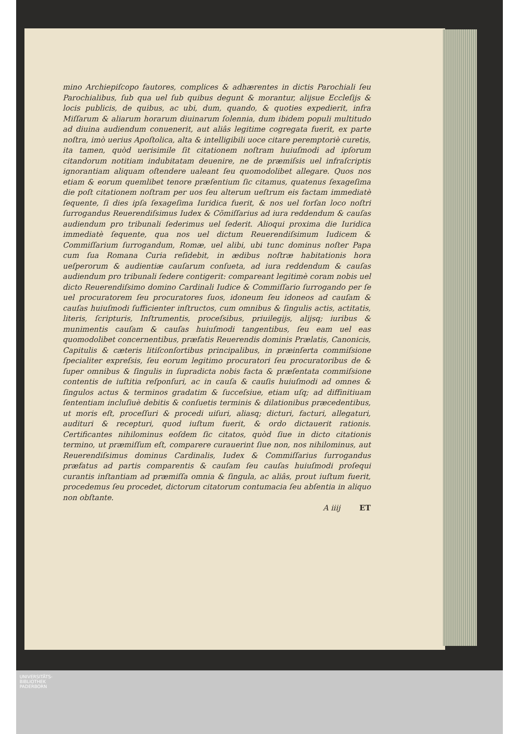mino Archiepiſcopo fautores, complices & adhærentes in dictis Parochiali ſeu Parochialibus, ſub qua uel ſub quibus degunt & morantur, alijsue Eccleſijs & locis publicis, de quibus, ac ubi, dum, quando, & quoties expedierit, infra Miſſarum & aliarum horarum diuinarum ſolennia, dum ibidem populi multitudo ad diuina audiendum conuenerit, aut aliâs legitime cogregata fuerit, ex parte noſtra, imò uerius Apoſtolica, alta & intelligibili uoce citare peremptoriè curetis, ita tamen, quòd uerisimile ſit citationem noſtram huiuſmodi ad ipſorum citandorum notitiam indubitatam deuenire, ne de præmiſsis uel infraſcriptis ignorantiam aliquam oſtendere ualeant ſeu quomodolibet allegare. Quos nos etiam & eorum quemlibet tenore præſentium ſic citamus, quatenus ſexageſima die poſt citationem noſtram per uos ſeu alterum ueſtrum eis factam immediatè ſequente, ſi dies ipſa ſexageſima Iuridica fuerit, & nos uel forſan loco noſtri ſurrogandus Reuerendiſsimus Iudex & Cõmiſſarius ad iura reddendum & cauſas audiendum pro tribunali ſederimus uel ſederit. Alioqui proxima die Iuridica immediatè ſequente, qua nos uel dictum Reuerendiſsimum Iudicem & Commiſſarium ſurrogandum, Romæ, uel alibi, ubi tunc dominus noſter Papa cum ſua Romana Curia reſidebit, in ædibus noſtræ habitationis hora ueſperorum & audientiæ cauſarum conſueta, ad iura reddendum & cauſas audiendum pro tribunali ſedere contigerit: compareant legitimè coram nobis uel dicto Reuerendiſsimo domino Cardinali Iudice & Commiſſario ſurrogando per ſe uel procuratorem ſeu procuratores ſuos, idoneum ſeu idoneos ad cauſam & cauſas huiuſmodi ſufficienter inſtructos, cum omnibus & ſingulis actis, actitatis, literis, ſcripturis, Inſtrumentis, proceſsibus, priuilegijs, alijsq; iuribus & munimentis cauſam & cauſas huiuſmodi tangentibus, ſeu eam uel eas quomodolibet concernentibus, præfatis Reuerendis dominis Prælatis, Canonicis, Capitulis & cæteris litiſconſortibus principalibus, in præinſerta commiſsione ſpecialiter expreſsis, ſeu eorum legitimo procuratori ſeu procuratoribus de & ſuper omnibus & ſingulis in ſupradicta nobis facta & præſentata commiſsione contentis de iuſtitia reſponſuri, ac in cauſa & cauſis huiuſmodi ad omnes & ſingulos actus & terminos gradatim & ſucceſsiue, etiam uſq; ad diffinitiuam ſententiam incluſiuè debitis & conſuetis terminis & dilationibus præcedentibus, ut moris eſt, proceſſuri & procedi uiſuri, aliasq; dicturi, facturi, allegaturi, audituri & recepturi, quod iuſtum fuerit, & ordo dictauerit rationis. Certificantes nihilominus eoſdem ſic citatos, quòd ſiue in dicto citationis termino, ut præmiſſum eſt, comparere curauerint ſiue non, nos nihilominus, aut Reuerendiſsimus dominus Cardinalis, Iudex & Commiſſarius ſurrogandus præfatus ad partis comparentis & cauſam ſeu cauſas huiuſmodi proſequi curantis inſtantiam ad præmiſſa omnia & ſingula, ac aliâs, prout iuſtum fuerit, procedemus ſeu procedet, dictorum citatorum contumacia ſeu abſentia in aliquo non obſtante.
A iiij ET
UNIVERSITÄTS-
BIBLIOTHEK
PADERBORN